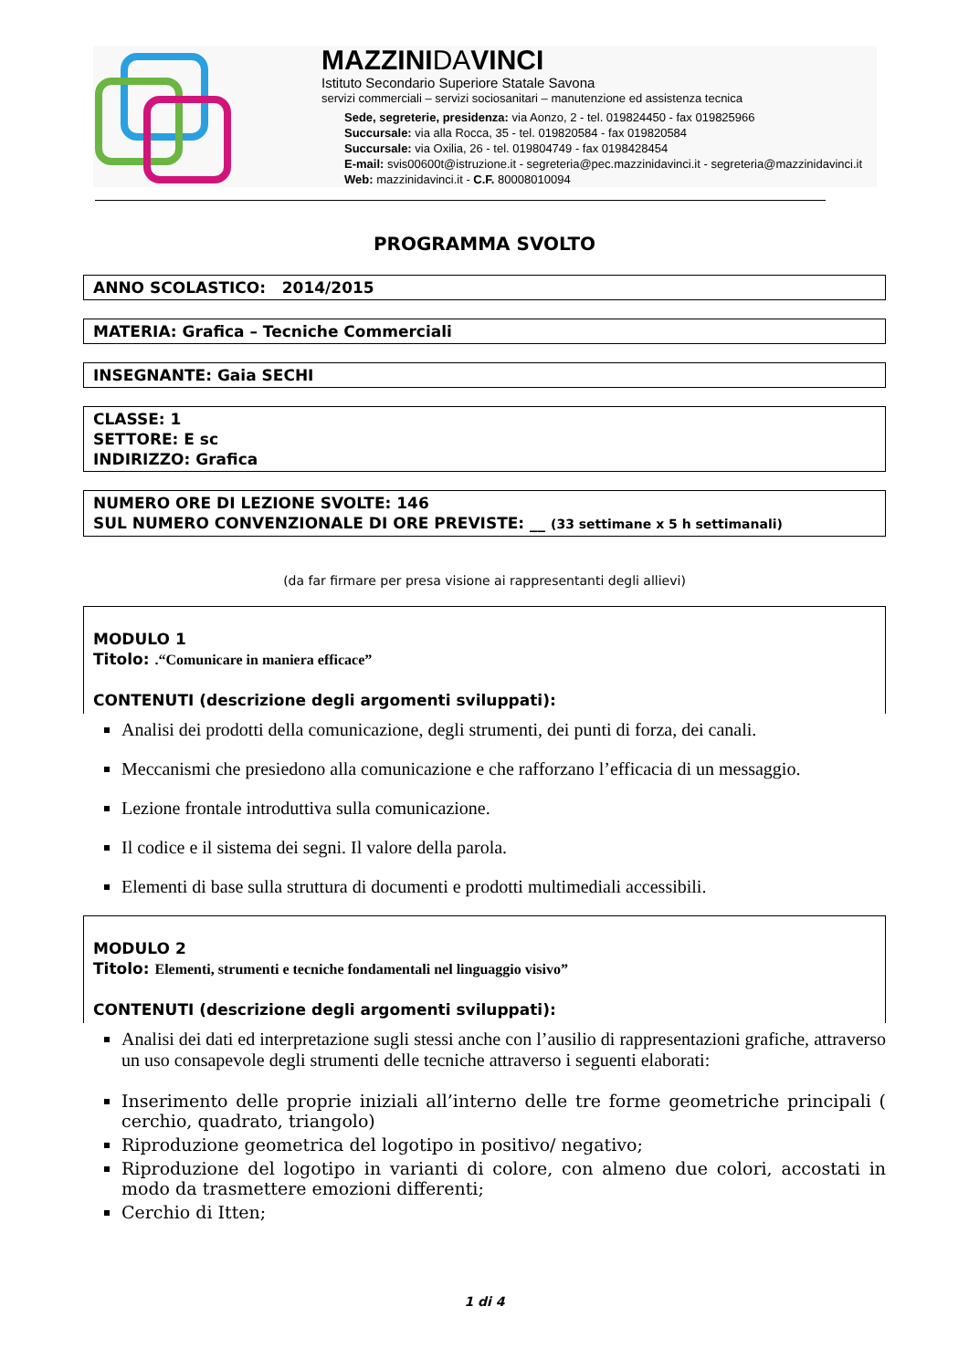MAZZINIDAVINCI
Istituto Secondario Superiore Statale Savona
servizi commerciali – servizi sociosanitari – manutenzione ed assistenza tecnica
Sede, segreterie, presidenza: via Aonzo, 2 - tel. 019824450 - fax 019825966
Succursale: via alla Rocca, 35 - tel. 019820584 - fax 019820584
Succursale: via Oxilia, 26 - tel. 019804749 - fax 0198428454
E-mail: svis00600t@istruzione.it - segreteria@pec.mazzinidavinci.it - segreteria@mazzinidavinci.it
Web: mazzinidavinci.it - C.F. 80008010094
PROGRAMMA SVOLTO
ANNO SCOLASTICO: 2014/2015
MATERIA: Grafica – Tecniche Commerciali
INSEGNANTE: Gaia SECHI
CLASSE: 1
SETTORE: E sc
INDIRIZZO: Grafica
NUMERO ORE DI LEZIONE SVOLTE: 146
SUL NUMERO CONVENZIONALE DI ORE PREVISTE: __ (33 settimane x 5 h settimanali)
(da far firmare per presa visione ai rappresentanti degli allievi)
MODULO 1
Titolo: .“Comunicare in maniera efficace”
CONTENUTI (descrizione degli argomenti sviluppati):
Analisi dei prodotti della comunicazione, degli strumenti, dei punti di forza, dei canali.
Meccanismi che presiedono alla comunicazione e che rafforzano l’efficacia di un messaggio.
Lezione frontale introduttiva sulla comunicazione.
Il codice e il sistema dei segni. Il valore della parola.
Elementi di base sulla struttura di documenti e prodotti multimediali accessibili.
MODULO 2
Titolo: Elementi, strumenti e tecniche fondamentali nel linguaggio visivo”
CONTENUTI (descrizione degli argomenti sviluppati):
Analisi dei dati ed interpretazione sugli stessi anche con l’ausilio di rappresentazioni grafiche, attraverso un uso consapevole degli strumenti delle tecniche attraverso i seguenti elaborati:
Inserimento delle proprie iniziali all’interno delle tre forme geometriche principali ( cerchio, quadrato, triangolo)
Riproduzione geometrica del logotipo in positivo/ negativo;
Riproduzione del logotipo in varianti di colore, con almeno due colori, accostati in modo da trasmettere emozioni differenti;
Cerchio di Itten;
1 di 4